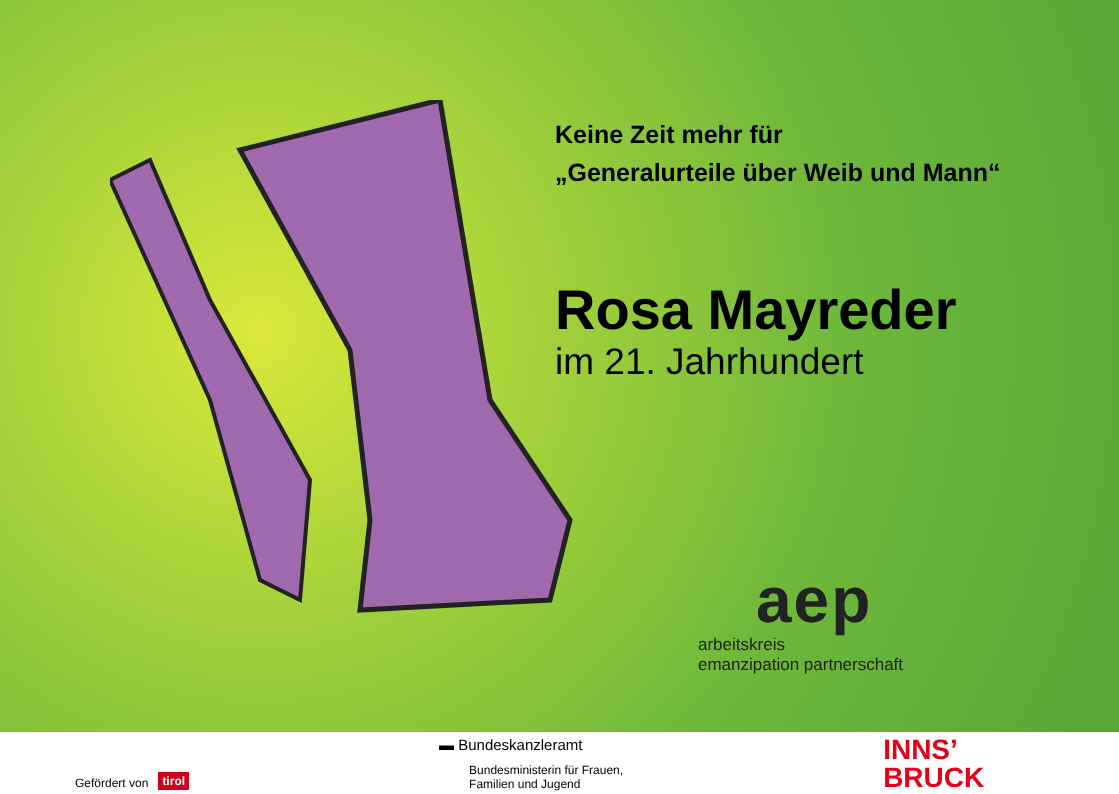Keine Zeit mehr für
„Generalurteile über Weib und Mann“
Rosa Mayreder
im 21. Jahrhundert
aep
arbeitskreis
emanzipation partnerschaft
Gefördert von tirol
▬ Bundeskanzleramt
Bundesministerin für Frauen,
Familien und Jugend
INNS’
BRUCK